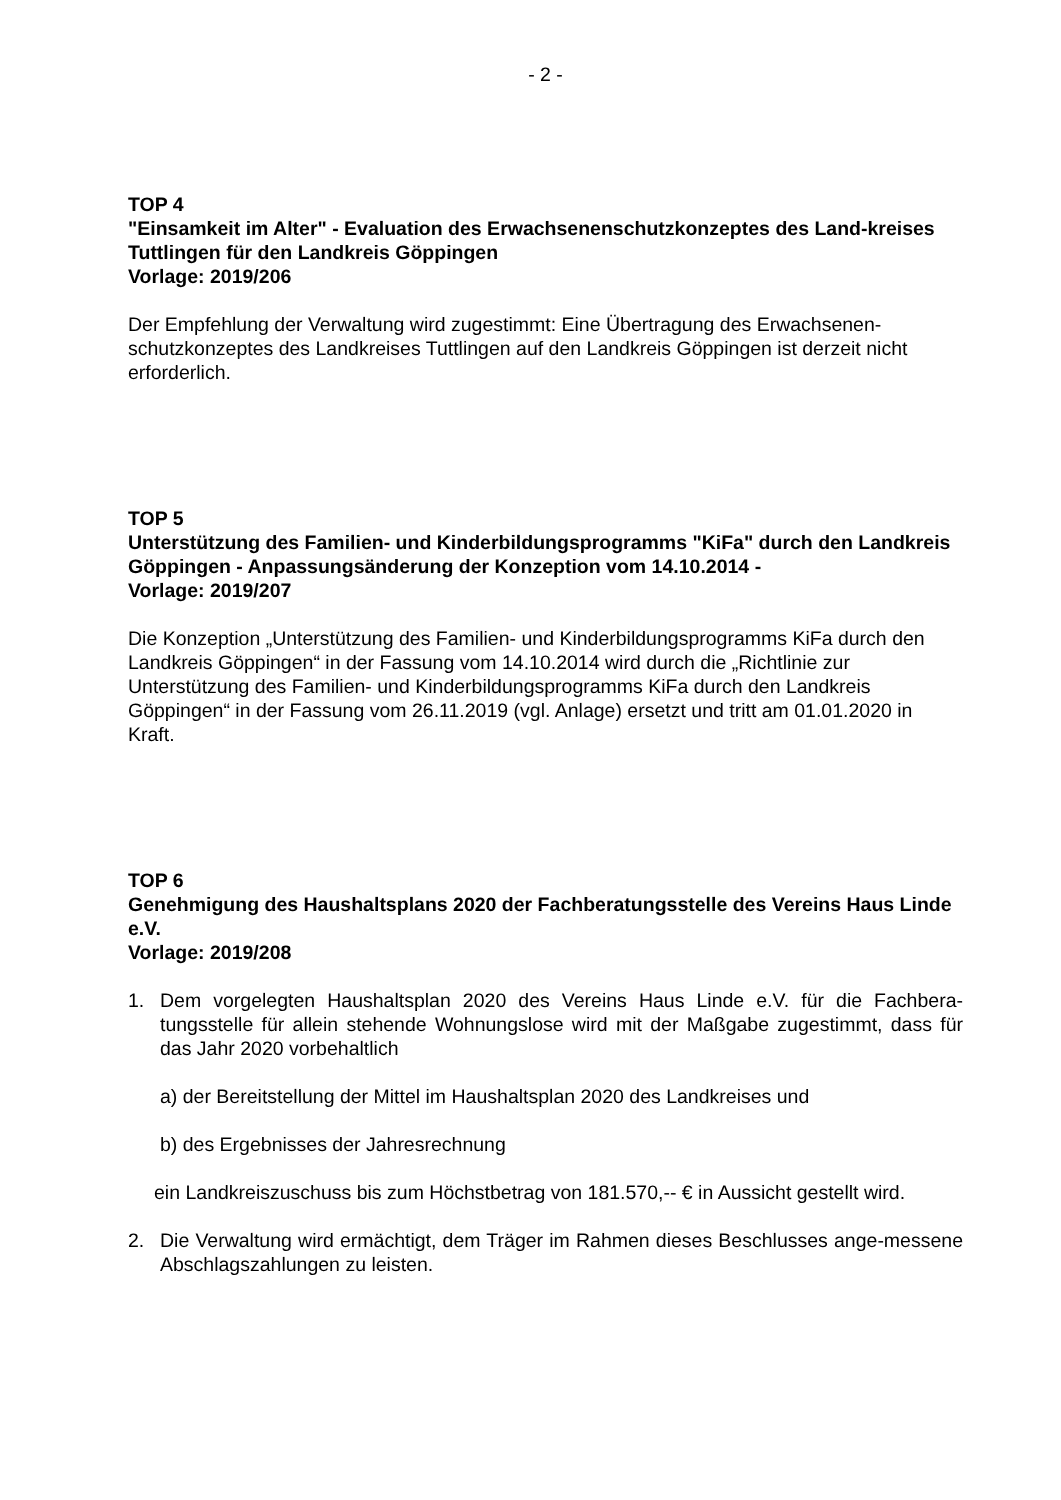- 2 -
TOP 4
"Einsamkeit im Alter" - Evaluation des Erwachsenenschutzkonzeptes des Land-kreises Tuttlingen für den Landkreis Göppingen
Vorlage: 2019/206
Der Empfehlung der Verwaltung wird zugestimmt: Eine Übertragung des Erwachsenen-schutzkonzeptes des Landkreises Tuttlingen auf den Landkreis Göppingen ist derzeit nicht erforderlich.
TOP 5
Unterstützung des Familien- und Kinderbildungsprogramms "KiFa" durch den Landkreis Göppingen - Anpassungsänderung der Konzeption vom 14.10.2014 -
Vorlage: 2019/207
Die Konzeption „Unterstützung des Familien- und Kinderbildungsprogramms KiFa durch den Landkreis Göppingen“ in der Fassung vom 14.10.2014 wird durch die „Richtlinie zur Unterstützung des Familien- und Kinderbildungsprogramms KiFa durch den Landkreis Göppingen“ in der Fassung vom 26.11.2019 (vgl. Anlage) ersetzt und tritt am 01.01.2020 in Kraft.
TOP 6
Genehmigung des Haushaltsplans 2020 der Fachberatungsstelle des Vereins Haus Linde e.V.
Vorlage: 2019/208
1. Dem vorgelegten Haushaltsplan 2020 des Vereins Haus Linde e.V. für die Fachbera-tungsstelle für allein stehende Wohnungslose wird mit der Maßgabe zugestimmt, dass für das Jahr 2020 vorbehaltlich
a) der Bereitstellung der Mittel im Haushaltsplan 2020 des Landkreises und
b) des Ergebnisses der Jahresrechnung
ein Landkreiszuschuss bis zum Höchstbetrag von 181.570,-- € in Aussicht gestellt wird.
2. Die Verwaltung wird ermächtigt, dem Träger im Rahmen dieses Beschlusses ange-messene Abschlagszahlungen zu leisten.